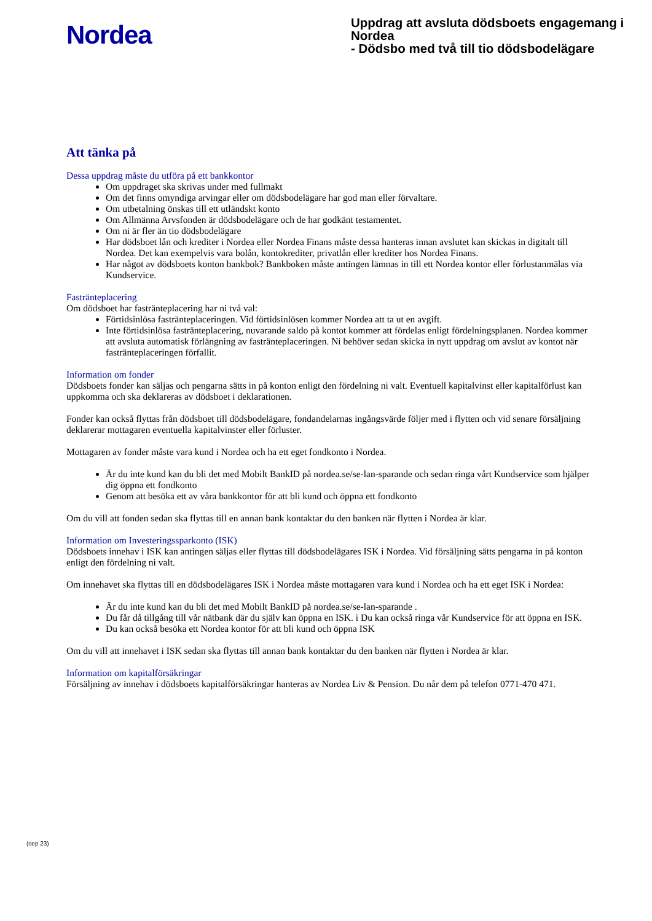Nordea
Uppdrag att avsluta dödsboets engagemang i Nordea
- Dödsbo med två till tio dödsbodelägare
Att tänka på
Dessa uppdrag måste du utföra på ett bankkontor
Om uppdraget ska skrivas under med fullmakt
Om det finns omyndiga arvingar eller om dödsbodelägare har god man eller förvaltare.
Om utbetalning önskas till ett utländskt konto
Om Allmänna Arvsfonden är dödsbodelägare och de har godkänt testamentet.
Om ni är fler än tio dödsbodelägare
Har dödsboet lån och krediter i Nordea eller Nordea Finans måste dessa hanteras innan avslutet kan skickas in digitalt till Nordea. Det kan exempelvis vara bolån, kontokrediter, privatlån eller krediter hos Nordea Finans.
Har något av dödsboets konton bankbok? Bankboken måste antingen lämnas in till ett Nordea kontor eller förlustanmälas via Kundservice.
Fasträntеplacering
Om dödsboet har fasträntеplacering har ni två val:
Förtidsinlösa fasträntеplaceringen. Vid förtidsinlösen kommer Nordea att ta ut en avgift.
Inte förtidsinlösa fasträntеplacering, nuvarande saldo på kontot kommer att fördelas enligt fördelningsplanen. Nordea kommer att avsluta automatisk förlängning av fasträntеplaceringen. Ni behöver sedan skicka in nytt uppdrag om avslut av kontot när fasträntеplaceringen förfallit.
Information om fonder
Dödsboets fonder kan säljas och pengarna sätts in på konton enligt den fördelning ni valt. Eventuell kapitalvinst eller kapitalförlust kan uppkomma och ska deklareras av dödsboet i deklarationen.
Fonder kan också flyttas från dödsboet till dödsbodelägare, fondandelarnas ingångsvärde följer med i flytten och vid senare försäljning deklarerar mottagaren eventuella kapitalvinster eller förluster.
Mottagaren av fonder måste vara kund i Nordea och ha ett eget fondkonto i Nordea.
Är du inte kund kan du bli det med Mobilt BankID på nordea.se/se-lan-sparande och sedan ringa vårt Kundservice som hjälper dig öppna ett fondkonto
Genom att besöka ett av våra bankkontor för att bli kund och öppna ett fondkonto
Om du vill att fonden sedan ska flyttas till en annan bank kontaktar du den banken när flytten i Nordea är klar.
Information om Investeringssparkonto (ISK)
Dödsboets innehav i ISK kan antingen säljas eller flyttas till dödsbodelägares ISK i Nordea. Vid försäljning sätts pengarna in på konton enligt den fördelning ni valt.
Om innehavet ska flyttas till en dödsbodelägares ISK i Nordea måste mottagaren vara kund i Nordea och ha ett eget ISK i Nordea:
Är du inte kund kan du bli det med Mobilt BankID på nordea.se/se-lan-sparande .
Du får då tillgång till vår nätbank där du själv kan öppna en ISK. i Du kan också ringa vår Kundservice för att öppna en ISK.
Du kan också besöka ett Nordea kontor för att bli kund och öppna ISK
Om du vill att innehavet i ISK sedan ska flyttas till annan bank kontaktar du den banken när flytten i Nordea är klar.
Information om kapitalförsäkringar
Försäljning av innehav i dödsboets kapitalförsäkringar hanteras av Nordea Liv & Pension. Du når dem på telefon 0771-470 471.
(sep 23)